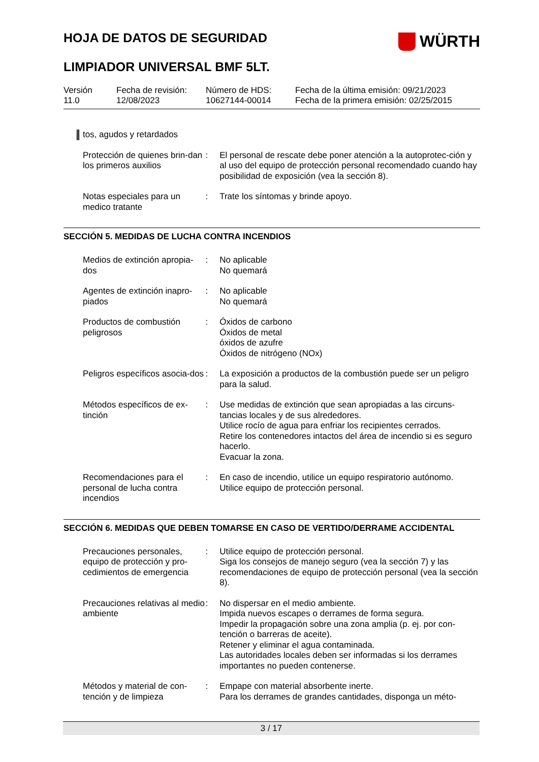HOJA DE DATOS DE SEGURIDAD
WÜRTH
LIMPIADOR UNIVERSAL BMF 5LT.
Versión
11.0
Fecha de revisión:
12/08/2023
Número de HDS:
10627144-00014
Fecha de la última emisión: 09/21/2023
Fecha de la primera emisión: 02/25/2015
tos, agudos y retardados
Protección de quienes brin-dan los primeros auxilios
: El personal de rescate debe poner atención a la autoprotec-ción y al uso del equipo de protección personal recomendado cuando hay posibilidad de exposición (vea la sección 8).
Notas especiales para un medico tratante
: Trate los síntomas y brinde apoyo.
SECCIÓN 5. MEDIDAS DE LUCHA CONTRA INCENDIOS
Medios de extinción apropia-dos
: No aplicable
No quemará
Agentes de extinción inapro-piados
: No aplicable
No quemará
Productos de combustión peligrosos
: Óxidos de carbono
Óxidos de metal
óxidos de azufre
Óxidos de nitrógeno (NOx)
Peligros específicos asocia-dos
: La exposición a productos de la combustión puede ser un peligro para la salud.
Métodos específicos de ex-tinción
: Use medidas de extinción que sean apropiadas a las circuns-tancias locales y de sus alrededores.
Utilice rocío de agua para enfriar los recipientes cerrados.
Retire los contenedores intactos del área de incendio si es seguro hacerlo.
Evacuar la zona.
Recomendaciones para el personal de lucha contra incendios
: En caso de incendio, utilice un equipo respiratorio autónomo.
Utilice equipo de protección personal.
SECCIÓN 6. MEDIDAS QUE DEBEN TOMARSE EN CASO DE VERTIDO/DERRAME ACCIDENTAL
Precauciones personales, equipo de protección y pro-cedimientos de emergencia
: Utilice equipo de protección personal.
Siga los consejos de manejo seguro (vea la sección 7) y las recomendaciones de equipo de protección personal (vea la sección 8).
Precauciones relativas al medio ambiente
: No dispersar en el medio ambiente.
Impida nuevos escapes o derrames de forma segura.
Impedir la propagación sobre una zona amplia (p. ej. por con-tención o barreras de aceite).
Retener y eliminar el agua contaminada.
Las autoridades locales deben ser informadas si los derrames importantes no pueden contenerse.
Métodos y material de con-tención y de limpieza
: Empape con material absorbente inerte.
Para los derrames de grandes cantidades, disponga un méto-
3 / 17